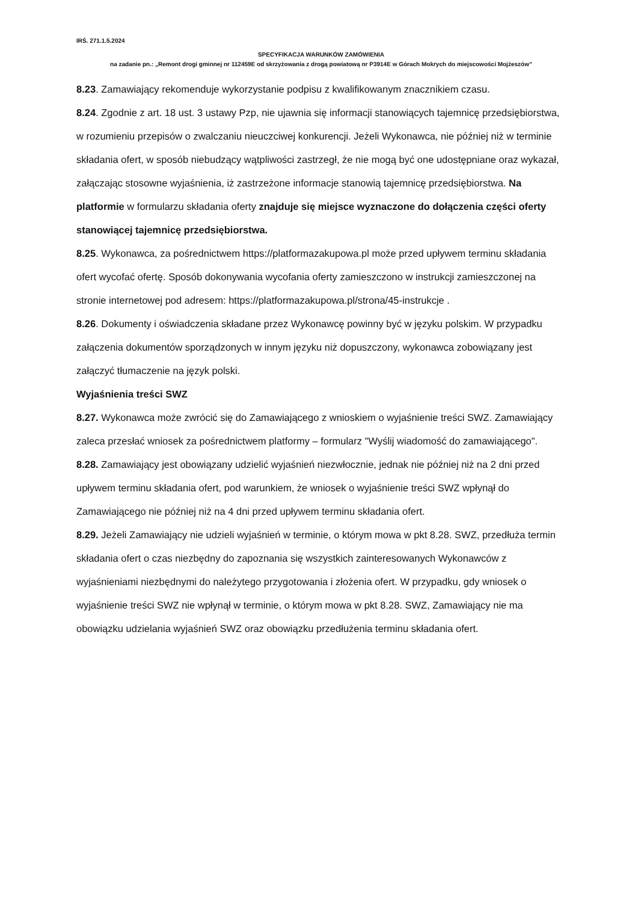IRŚ. 271.1.5.2024
SPECYFIKACJA WARUNKÓW ZAMÓWIENIA
na zadanie pn.: „Remont drogi gminnej nr 112459E od skrzyżowania z drogą powiatową nr P3914E w Górach Mokrych do miejscowości Mojżeszów”
8.23. Zamawiający rekomenduje wykorzystanie podpisu z kwalifikowanym znacznikiem czasu.
8.24. Zgodnie z art. 18 ust. 3 ustawy Pzp, nie ujawnia się informacji stanowiących tajemnicę przedsiębiorstwa, w rozumieniu przepisów o zwalczaniu nieuczciwej konkurencji. Jeżeli Wykonawca, nie później niż w terminie składania ofert, w sposób niebudzący wątpliwości zastrzegł, że nie mogą być one udostępniane oraz wykazał, załączając stosowne wyjaśnienia, iż zastrzeżone informacje stanowią tajemnicę przedsiębiorstwa. Na platformie w formularzu składania oferty znajduje się miejsce wyznaczone do dołączenia części oferty stanowiącej tajemnicę przedsiębiorstwa.
8.25. Wykonawca, za pośrednictwem https://platformazakupowa.pl może przed upływem terminu składania ofert wycofać ofertę. Sposób dokonywania wycofania oferty zamieszczono w instrukcji zamieszczonej na stronie internetowej pod adresem: https://platformazakupowa.pl/strona/45-instrukcje .
8.26. Dokumenty i oświadczenia składane przez Wykonawcę powinny być w języku polskim. W przypadku załączenia dokumentów sporządzonych w innym języku niż dopuszczony, wykonawca zobowiązany jest załączyć tłumaczenie na język polski.
Wyjaśnienia treści SWZ
8.27. Wykonawca może zwrócić się do Zamawiającego z wnioskiem o wyjaśnienie treści SWZ. Zamawiający zaleca przesłać wniosek za pośrednictwem platformy – formularz "Wyślij wiadomość do zamawiającego".
8.28. Zamawiający jest obowiązany udzielić wyjaśnień niezwłocznie, jednak nie później niż na 2 dni przed upływem terminu składania ofert, pod warunkiem, że wniosek o wyjaśnienie treści SWZ wpłynął do Zamawiającego nie później niż na 4 dni przed upływem terminu składania ofert.
8.29. Jeżeli Zamawiający nie udzieli wyjaśnień w terminie, o którym mowa w pkt 8.28. SWZ, przedłuża termin składania ofert o czas niezbędny do zapoznania się wszystkich zainteresowanych Wykonawców z wyjaśnieniami niezbędnymi do należytego przygotowania i złożenia ofert. W przypadku, gdy wniosek o wyjaśnienie treści SWZ nie wpłynął w terminie, o którym mowa w pkt 8.28. SWZ, Zamawiający nie ma obowiązku udzielania wyjaśnień SWZ oraz obowiązku przedłużenia terminu składania ofert.